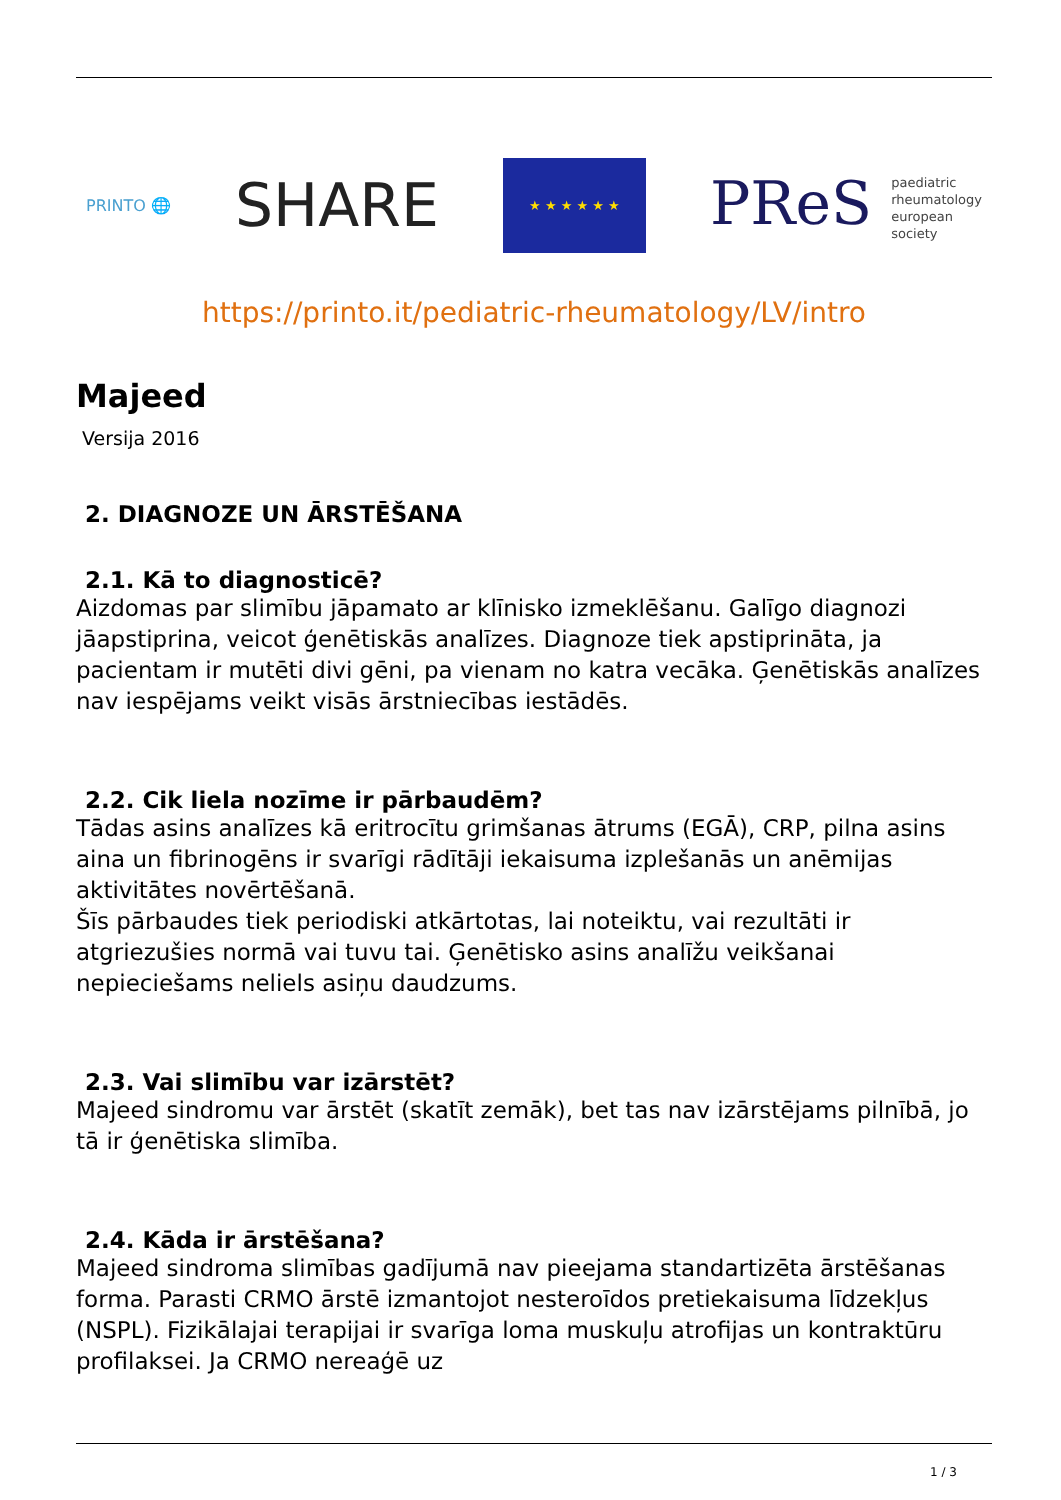PRINTO 🌐
SHARE
★ ★ ★ ★ ★ ★
PReS paediatric
rheumatology
european
society
https://printo.it/pediatric-rheumatology/LV/intro
Majeed
Versija 2016
2. DIAGNOZE UN ĀRSTĒŠANA
2.1. Kā to diagnosticē?
Aizdomas par slimību jāpamato ar klīnisko izmeklēšanu. Galīgo diagnozi jāapstiprina, veicot ģenētiskās analīzes. Diagnoze tiek apstiprināta, ja pacientam ir mutēti divi gēni, pa vienam no katra vecāka. Ģenētiskās analīzes nav iespējams veikt visās ārstniecības iestādēs.
2.2. Cik liela nozīme ir pārbaudēm?
Tādas asins analīzes kā eritrocītu grimšanas ātrums (EGĀ), CRP, pilna asins aina un fibrinogēns ir svarīgi rādītāji iekaisuma izplešanās un anēmijas aktivitātes novērtēšanā.
Šīs pārbaudes tiek periodiski atkārtotas, lai noteiktu, vai rezultāti ir atgriezušies normā vai tuvu tai. Ģenētisko asins analīžu veikšanai nepieciešams neliels asiņu daudzums.
2.3. Vai slimību var izārstēt?
Majeed sindromu var ārstēt (skatīt zemāk), bet tas nav izārstējams pilnībā, jo tā ir ģenētiska slimība.
2.4. Kāda ir ārstēšana?
Majeed sindroma slimības gadījumā nav pieejama standartizēta ārstēšanas forma. Parasti CRMO ārstē izmantojot nesteroīdos pretiekaisuma līdzekļus (NSPL). Fizikālajai terapijai ir svarīga loma muskuļu atrofijas un kontraktūru profilaksei. Ja CRMO nereaģē uz
1 / 3